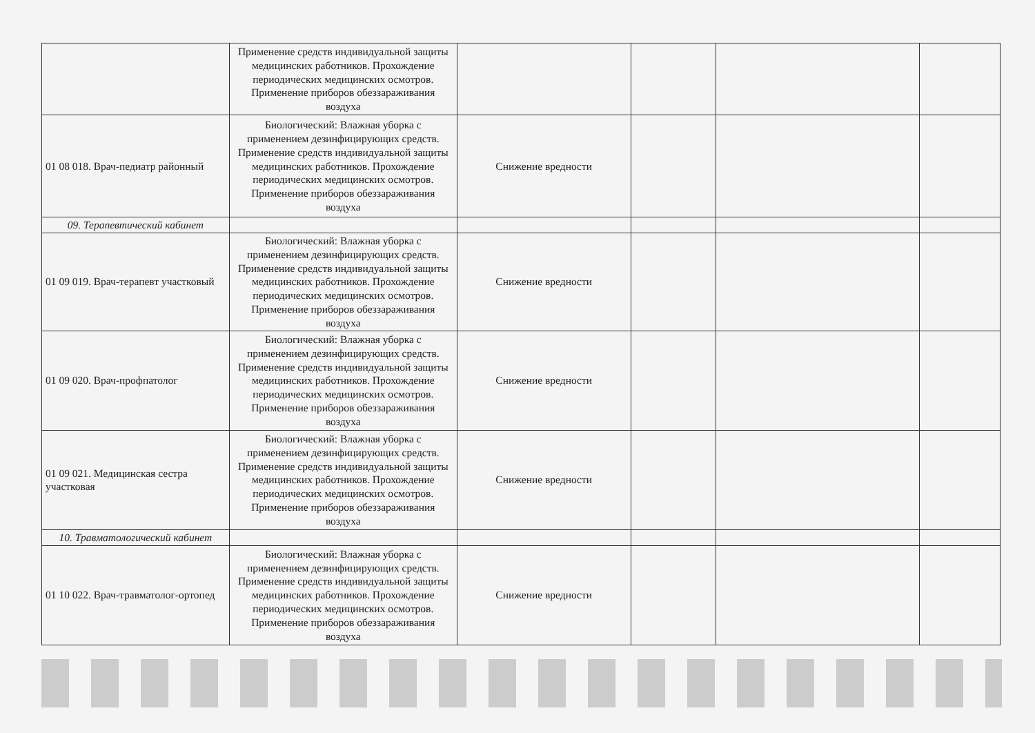| | Применение средств индивидуальной защиты медицинских работников. Прохождение периодических медицинских осмотров. Применение приборов обеззараживания воздуха | | | | |
| 01 08 018. Врач-педиатр районный | Биологический: Влажная уборка с применением дезинфицирующих средств. Применение средств индивидуальной защиты медицинских работников. Прохождение периодических медицинских осмотров. Применение приборов обеззараживания воздуха | Снижение вредности | | | |
| 09. Терапевтический кабинет | | | | | |
| 01 09 019. Врач-терапевт участковый | Биологический: Влажная уборка с применением дезинфицирующих средств. Применение средств индивидуальной защиты медицинских работников. Прохождение периодических медицинских осмотров. Применение приборов обеззараживания воздуха | Снижение вредности | | | |
| 01 09 020. Врач-профпатолог | Биологический: Влажная уборка с применением дезинфицирующих средств. Применение средств индивидуальной защиты медицинских работников. Прохождение периодических медицинских осмотров. Применение приборов обеззараживания воздуха | Снижение вредности | | | |
| 01 09 021. Медицинская сестра участковая | Биологический: Влажная уборка с применением дезинфицирующих средств. Применение средств индивидуальной защиты медицинских работников. Прохождение периодических медицинских осмотров. Применение приборов обеззараживания воздуха | Снижение вредности | | | |
| 10. Травматологический кабинет | | | | | |
| 01 10 022. Врач-травматолог-ортопед | Биологический: Влажная уборка с применением дезинфицирующих средств. Применение средств индивидуальной защиты медицинских работников. Прохождение периодических медицинских осмотров. Применение приборов обеззараживания воздуха | Снижение вредности | | | |